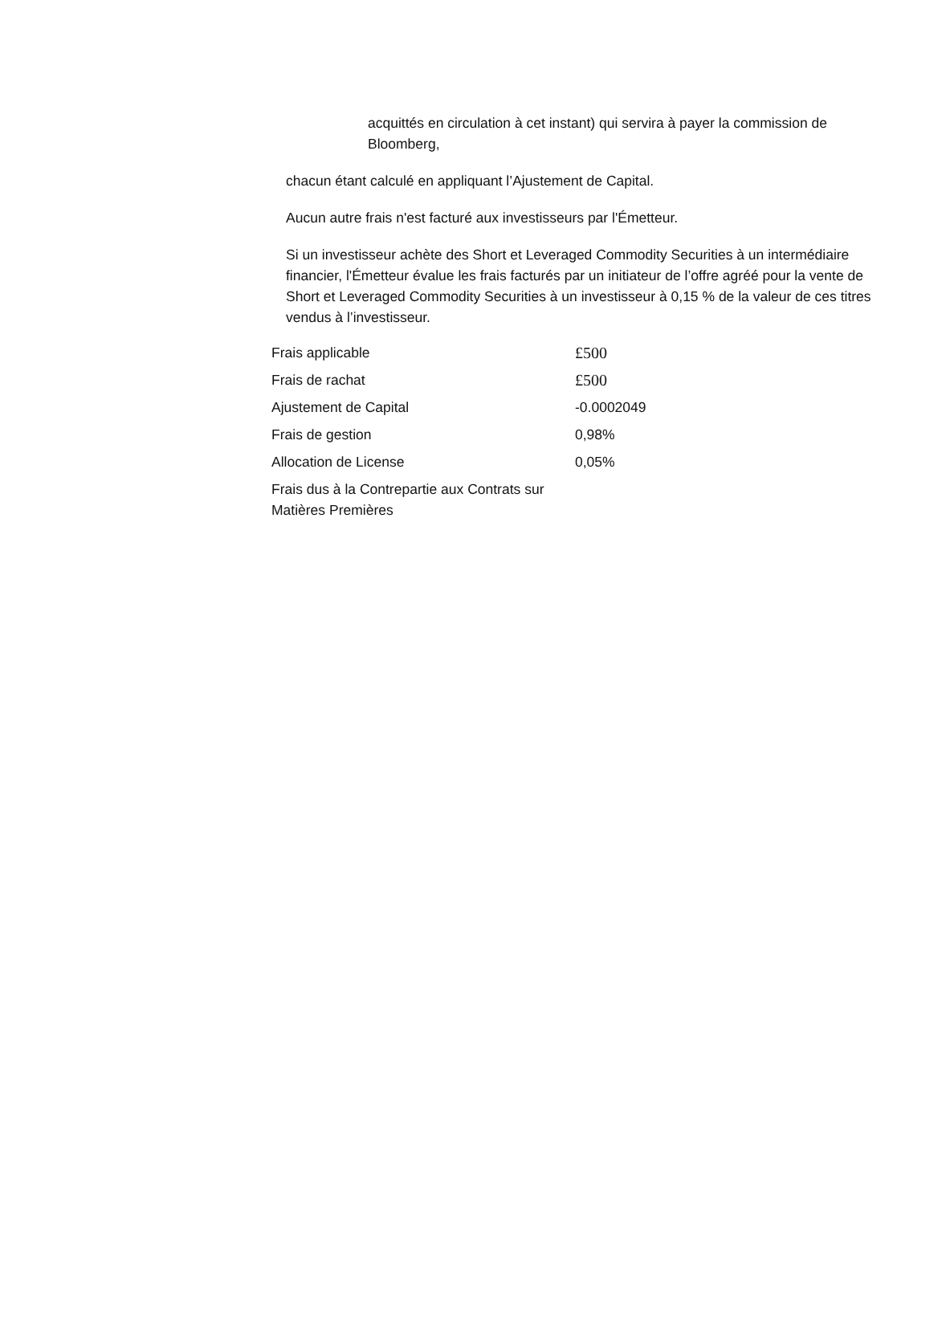acquittés en circulation à cet instant) qui servira à payer la commission de Bloomberg,
chacun étant calculé en appliquant l’Ajustement de Capital.
Aucun autre frais n'est facturé aux investisseurs par l'Émetteur.
Si un investisseur achète des Short et Leveraged Commodity Securities à un intermédiaire financier, l'Émetteur évalue les frais facturés par un initiateur de l’offre agréé pour la vente de Short et Leveraged Commodity Securities à un investisseur à 0,15 % de la valeur de ces titres vendus à l’investisseur.
| Frais applicable | £500 |
| Frais de rachat | £500 |
| Ajustement de Capital | -0.0002049 |
| Frais de gestion | 0,98% |
| Allocation de License | 0,05% |
| Frais dus à la Contrepartie aux Contrats sur Matières Premières | |